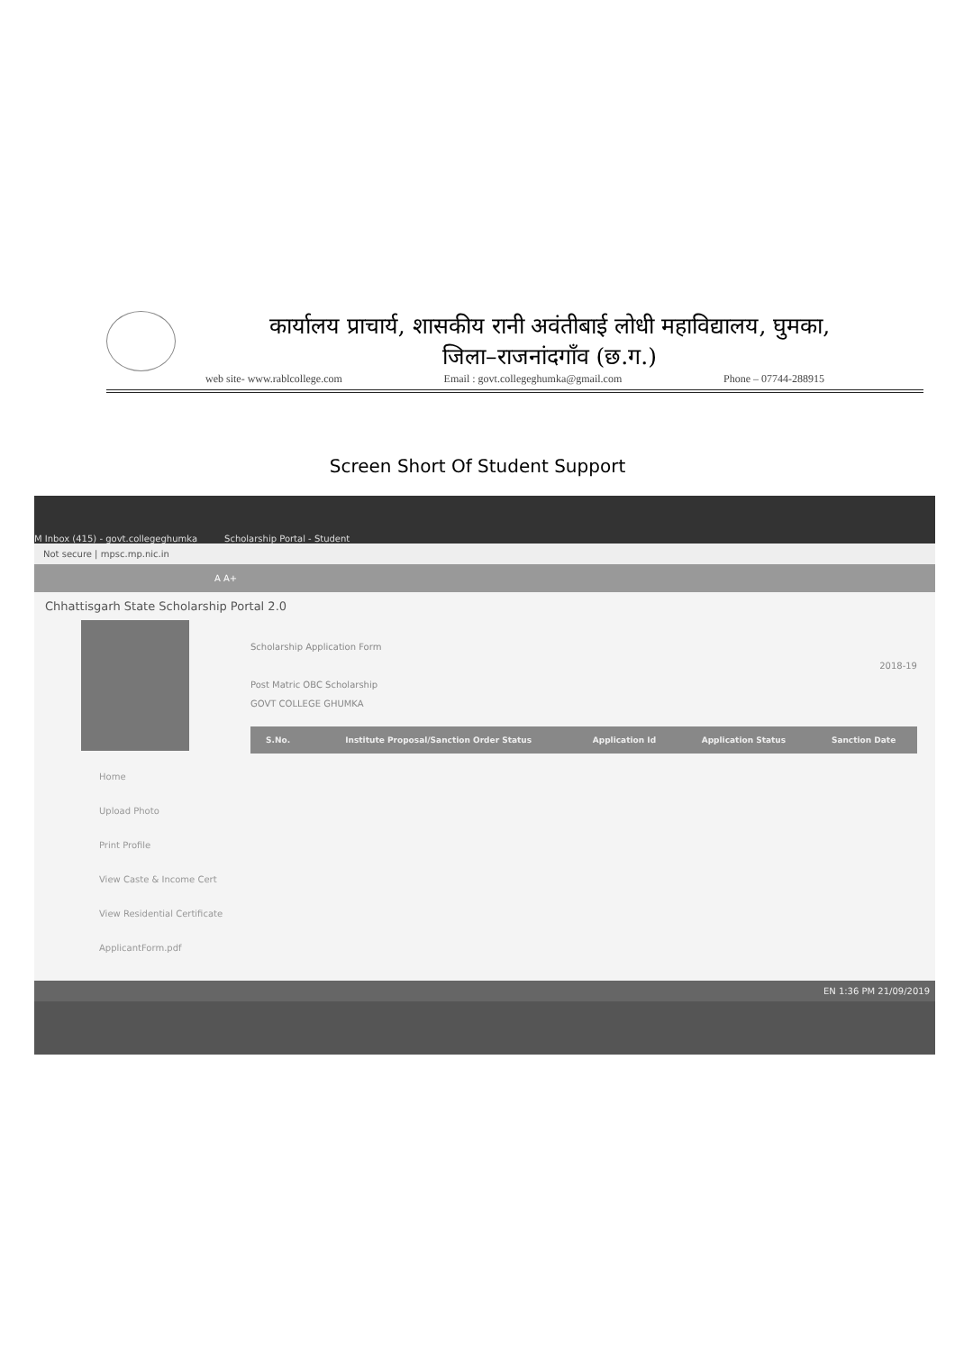कार्यालय प्राचार्य, शासकीय रानी अवंतीबाई लोधी महाविद्यालय, घुमका,
जिला–राजनांदगाँव (छ.ग.)
web site- www.rablcollege.com Email : govt.collegeghumka@gmail.com Phone – 07744-288915
Screen Short Of Student Support
M Inbox (415) - govt.collegeghumka Scholarship Portal - Student
Not secure | mpsc.mp.nic.in
A A+
Chhattisgarh State Scholarship Portal 2.0
Home
Upload Photo
Print Profile
View Caste & Income Cert
View Residential Certificate
ApplicantForm.pdf
Scholarship Application Form
2018-19
Post Matric OBC Scholarship
GOVT COLLEGE GHUMKA
| S.No. | Institute Proposal/Sanction Order Status | Application Id | Application Status | Sanction Date |
| --- | --- | --- | --- | --- |
EN 1:36 PM 21/09/2019